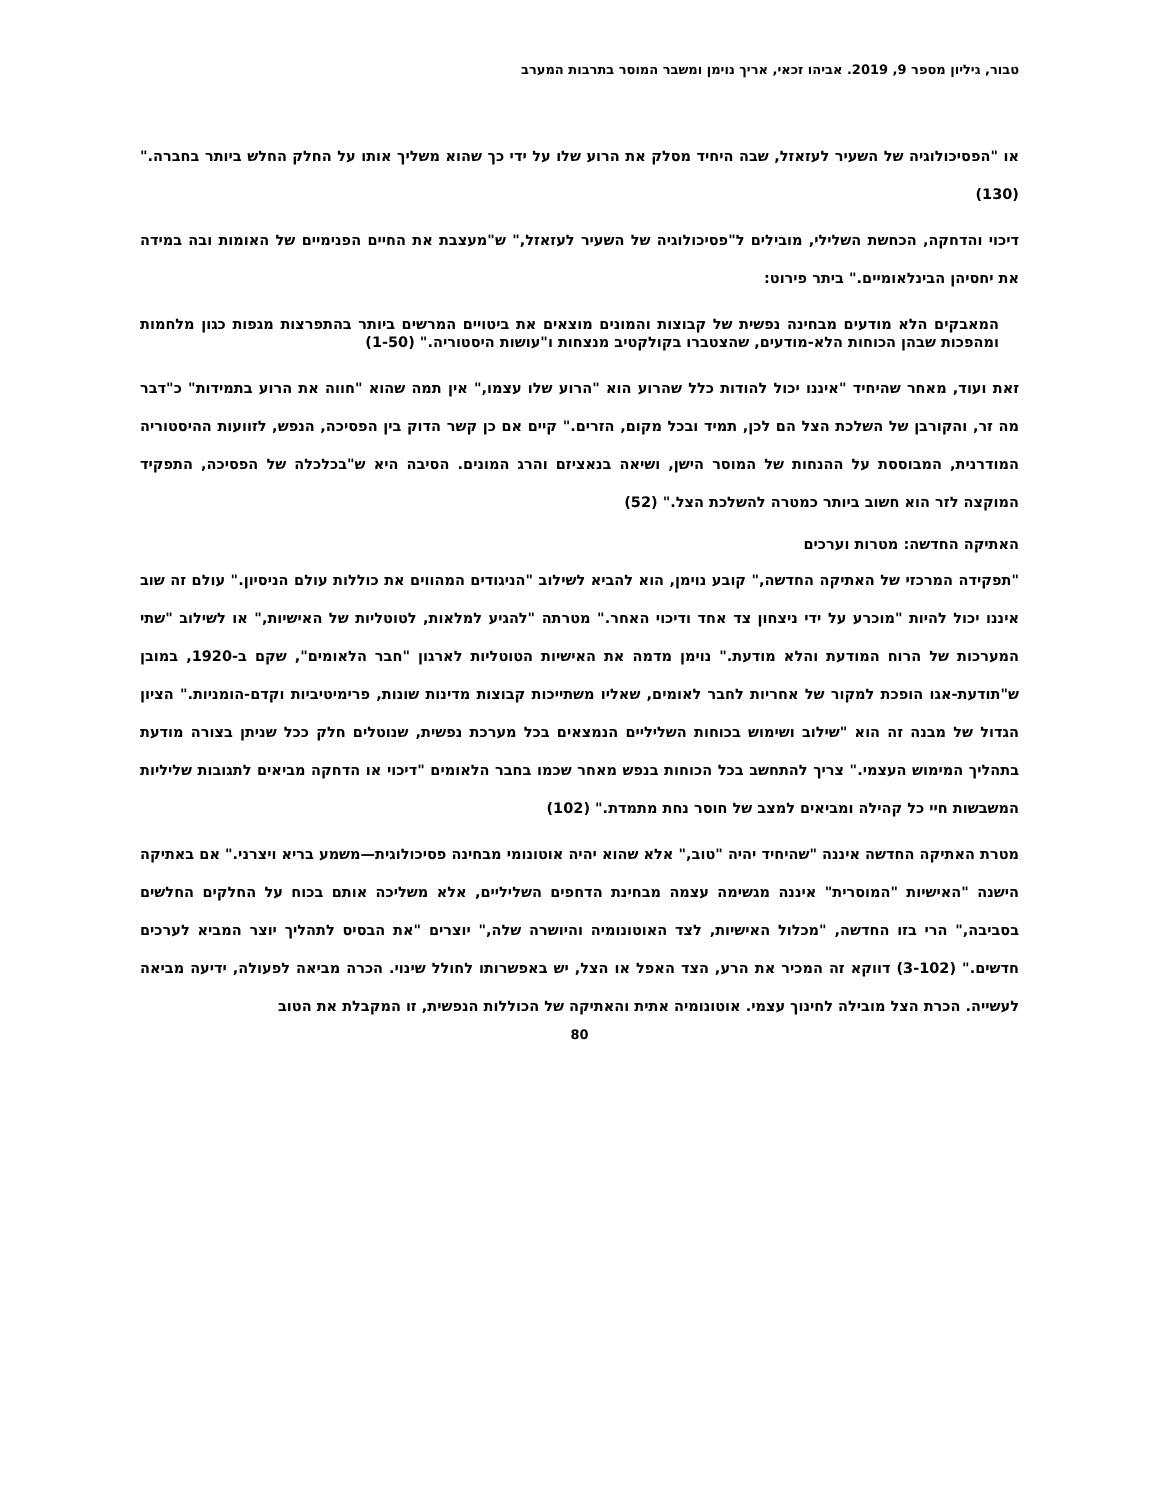טבור, גיליון מספר 9, 2019. אביהו זכאי, אריך נוימן ומשבר המוסר בתרבות המערב
או "הפסיכולוגיה של השעיר לעזאזל, שבה היחיד מסלק את הרוע שלו על ידי כך שהוא משליך אותו על החלק החלש ביותר בחברה." (130)
דיכוי והדחקה, הכחשת השלילי, מובילים ל"פסיכולוגיה של השעיר לעזאזל," ש"מעצבת את החיים הפנימיים של האומות ובה במידה את יחסיהן הבינלאומיים." ביתר פירוט:
המאבקים הלא מודעים מבחינה נפשית של קבוצות והמונים מוצאים את ביטויים המרשים ביותר בהתפרצות מגפות כגון מלחמות ומהפכות שבהן הכוחות הלא-מודעים, שהצטברו בקולקטיב מנצחות ו"עושות היסטוריה." (1-50)
זאת ועוד, מאחר שהיחיד "איננו יכול להודות כלל שהרוע הוא "הרוע שלו עצמו," אין תמה שהוא "חווה את הרוע בתמידות" כ"דבר מה זר, והקורבן של השלכת הצל הם לכן, תמיד ובכל מקום, הזרים." קיים אם כן קשר הדוק בין הפסיכה, הנפש, לזוועות ההיסטוריה המודרנית, המבוססת על ההנחות של המוסר הישן, ושיאה בנאציזם והרג המונים. הסיבה היא ש"בכלכלה של הפסיכה, התפקיד המוקצה לזר הוא חשוב ביותר כמטרה להשלכת הצל." (52)
האתיקה החדשה: מטרות וערכים
"תפקידה המרכזי של האתיקה החדשה," קובע נוימן, הוא להביא לשילוב "הניגודים המהווים את כוללות עולם הניסיון." עולם זה שוב איננו יכול להיות "מוכרע על ידי ניצחון צד אחד ודיכוי האחר." מטרתה "להגיע למלאות, לטוטליות של האישיות," או לשילוב "שתי המערכות של הרוח המודעת והלא מודעת." נוימן מדמה את האישיות הטוטליות לארגון "חבר הלאומים", שקם ב-1920, במובן ש"תודעת-אגו הופכת למקור של אחריות לחבר לאומים, שאליו משתייכות קבוצות מדינות שונות, פרימיטיביות וקדם-הומניות." הציון הגדול של מבנה זה הוא "שילוב ושימוש בכוחות השליליים הנמצאים בכל מערכת נפשית, שנוטלים חלק ככל שניתן בצורה מודעת בתהליך המימוש העצמי." צריך להתחשב בכל הכוחות בנפש מאחר שכמו בחבר הלאומים "דיכוי או הדחקה מביאים לתגובות שליליות המשבשות חיי כל קהילה ומביאים למצב של חוסר נחת מתמדת." (102)
מטרת האתיקה החדשה איננה "שהיחיד יהיה "טוב," אלא שהוא יהיה אוטונומי מבחינה פסיכולוגית—משמע בריא ויצרני." אם באתיקה הישנה "האישיות "המוסרית" איננה מגשימה עצמה מבחינת הדחפים השליליים, אלא משליכה אותם בכוח על החלקים החלשים בסביבה," הרי בזו החדשה, "מכלול האישיות, לצד האוטונומיה והיושרה שלה," יוצרים "את הבסיס לתהליך יוצר המביא לערכים חדשים." (3-102) דווקא זה המכיר את הרע, הצד האפל או הצל, יש באפשרותו לחולל שינוי. הכרה מביאה לפעולה, ידיעה מביאה לעשייה. הכרת הצל מובילה לחינוך עצמי. אוטונומיה אתית והאתיקה של הכוללות הנפשית, זו המקבלת את הטוב
80